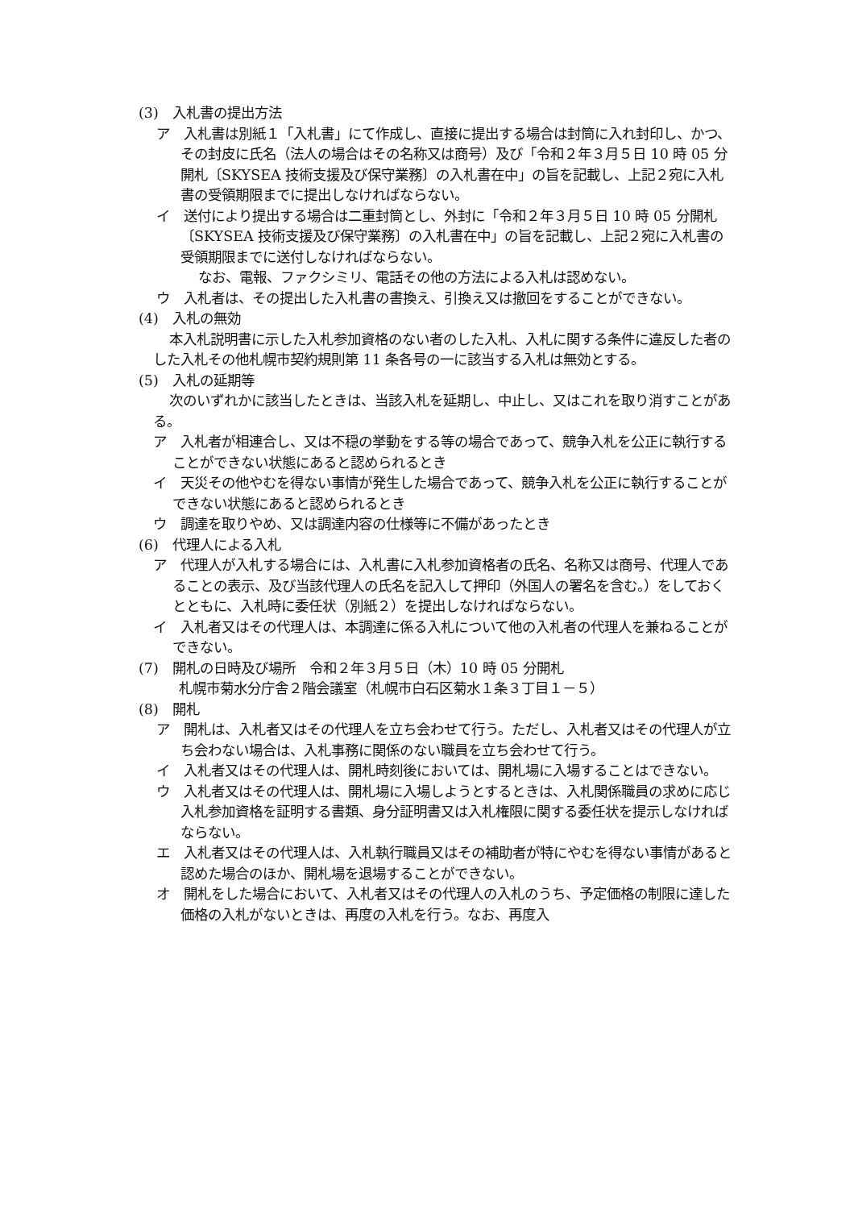(3)　入札書の提出方法
ア　入札書は別紙１「入札書」にて作成し、直接に提出する場合は封筒に入れ封印し、かつ、その封皮に氏名（法人の場合はその名称又は商号）及び「令和２年３月５日 10 時 05 分開札〔SKYSEA 技術支援及び保守業務〕の入札書在中」の旨を記載し、上記２宛に入札書の受領期限までに提出しなければならない。
イ　送付により提出する場合は二重封筒とし、外封に「令和２年３月５日 10 時 05 分開札〔SKYSEA 技術支援及び保守業務〕の入札書在中」の旨を記載し、上記２宛に入札書の受領期限までに送付しなければならない。
なお、電報、ファクシミリ、電話その他の方法による入札は認めない。
ウ　入札者は、その提出した入札書の書換え、引換え又は撤回をすることができない。
(4)　入札の無効
本入札説明書に示した入札参加資格のない者のした入札、入札に関する条件に違反した者のした入札その他札幌市契約規則第 11 条各号の一に該当する入札は無効とする。
(5)　入札の延期等
次のいずれかに該当したときは、当該入札を延期し、中止し、又はこれを取り消すことがある。
ア　入札者が相連合し、又は不穏の挙動をする等の場合であって、競争入札を公正に執行することができない状態にあると認められるとき
イ　天災その他やむを得ない事情が発生した場合であって、競争入札を公正に執行することができない状態にあると認められるとき
ウ　調達を取りやめ、又は調達内容の仕様等に不備があったとき
(6)　代理人による入札
ア　代理人が入札する場合には、入札書に入札参加資格者の氏名、名称又は商号、代理人であることの表示、及び当該代理人の氏名を記入して押印（外国人の署名を含む。）をしておくとともに、入札時に委任状（別紙２）を提出しなければならない。
イ　入札者又はその代理人は、本調達に係る入札について他の入札者の代理人を兼ねることができない。
(7)　開札の日時及び場所　令和２年３月５日（木）10 時 05 分開札
札幌市菊水分庁舎２階会議室（札幌市白石区菊水１条３丁目１－５）
(8)　開札
ア　開札は、入札者又はその代理人を立ち会わせて行う。ただし、入札者又はその代理人が立ち会わない場合は、入札事務に関係のない職員を立ち会わせて行う。
イ　入札者又はその代理人は、開札時刻後においては、開札場に入場することはできない。
ウ　入札者又はその代理人は、開札場に入場しようとするときは、入札関係職員の求めに応じ入札参加資格を証明する書類、身分証明書又は入札権限に関する委任状を提示しなければならない。
エ　入札者又はその代理人は、入札執行職員又はその補助者が特にやむを得ない事情があると認めた場合のほか、開札場を退場することができない。
オ　開札をした場合において、入札者又はその代理人の入札のうち、予定価格の制限に達した価格の入札がないときは、再度の入札を行う。なお、再度入